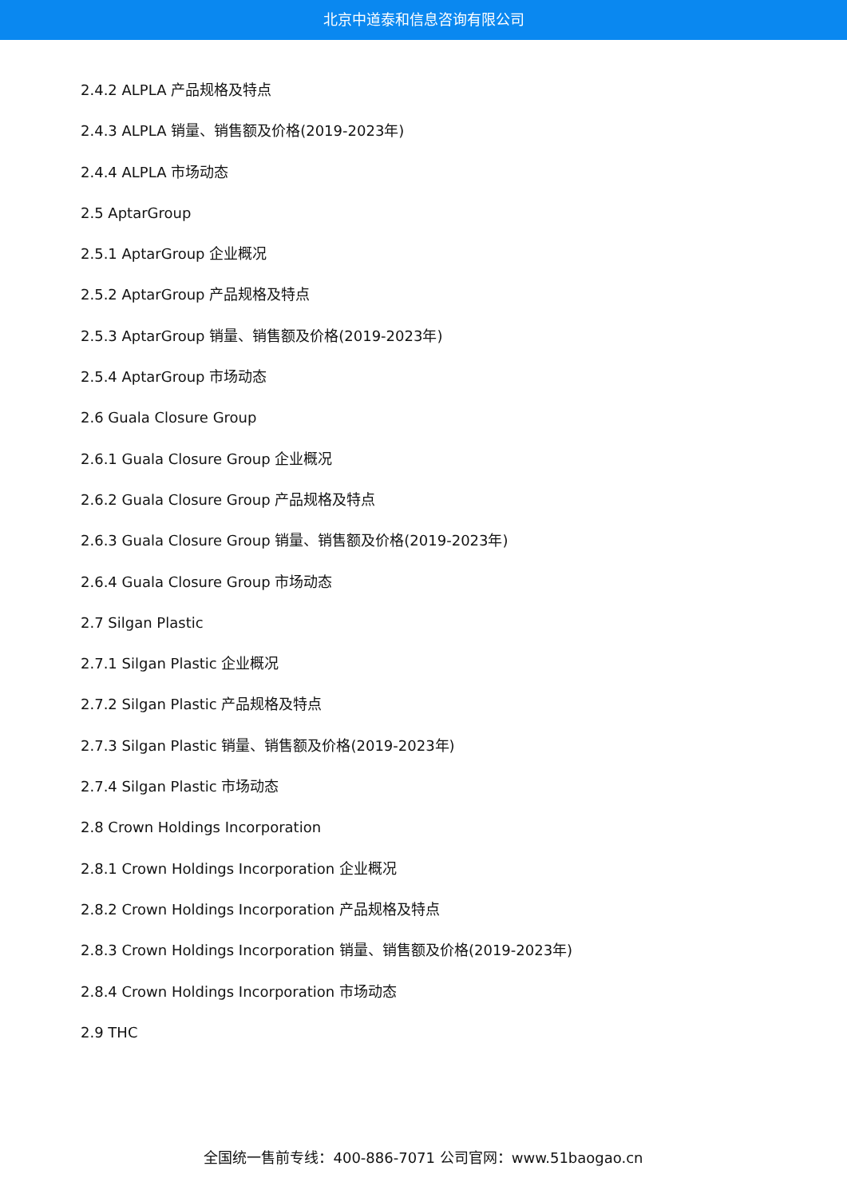北京中道泰和信息咨询有限公司
2.4.2 ALPLA 产品规格及特点
2.4.3 ALPLA 销量、销售额及价格(2019-2023年)
2.4.4 ALPLA 市场动态
2.5 AptarGroup
2.5.1 AptarGroup 企业概况
2.5.2 AptarGroup 产品规格及特点
2.5.3 AptarGroup 销量、销售额及价格(2019-2023年)
2.5.4 AptarGroup 市场动态
2.6 Guala Closure Group
2.6.1 Guala Closure Group 企业概况
2.6.2 Guala Closure Group 产品规格及特点
2.6.3 Guala Closure Group 销量、销售额及价格(2019-2023年)
2.6.4 Guala Closure Group 市场动态
2.7 Silgan Plastic
2.7.1 Silgan Plastic 企业概况
2.7.2 Silgan Plastic 产品规格及特点
2.7.3 Silgan Plastic 销量、销售额及价格(2019-2023年)
2.7.4 Silgan Plastic 市场动态
2.8 Crown Holdings Incorporation
2.8.1 Crown Holdings Incorporation 企业概况
2.8.2 Crown Holdings Incorporation 产品规格及特点
2.8.3 Crown Holdings Incorporation 销量、销售额及价格(2019-2023年)
2.8.4 Crown Holdings Incorporation 市场动态
2.9 THC
全国统一售前专线：400-886-7071 公司官网：www.51baogao.cn